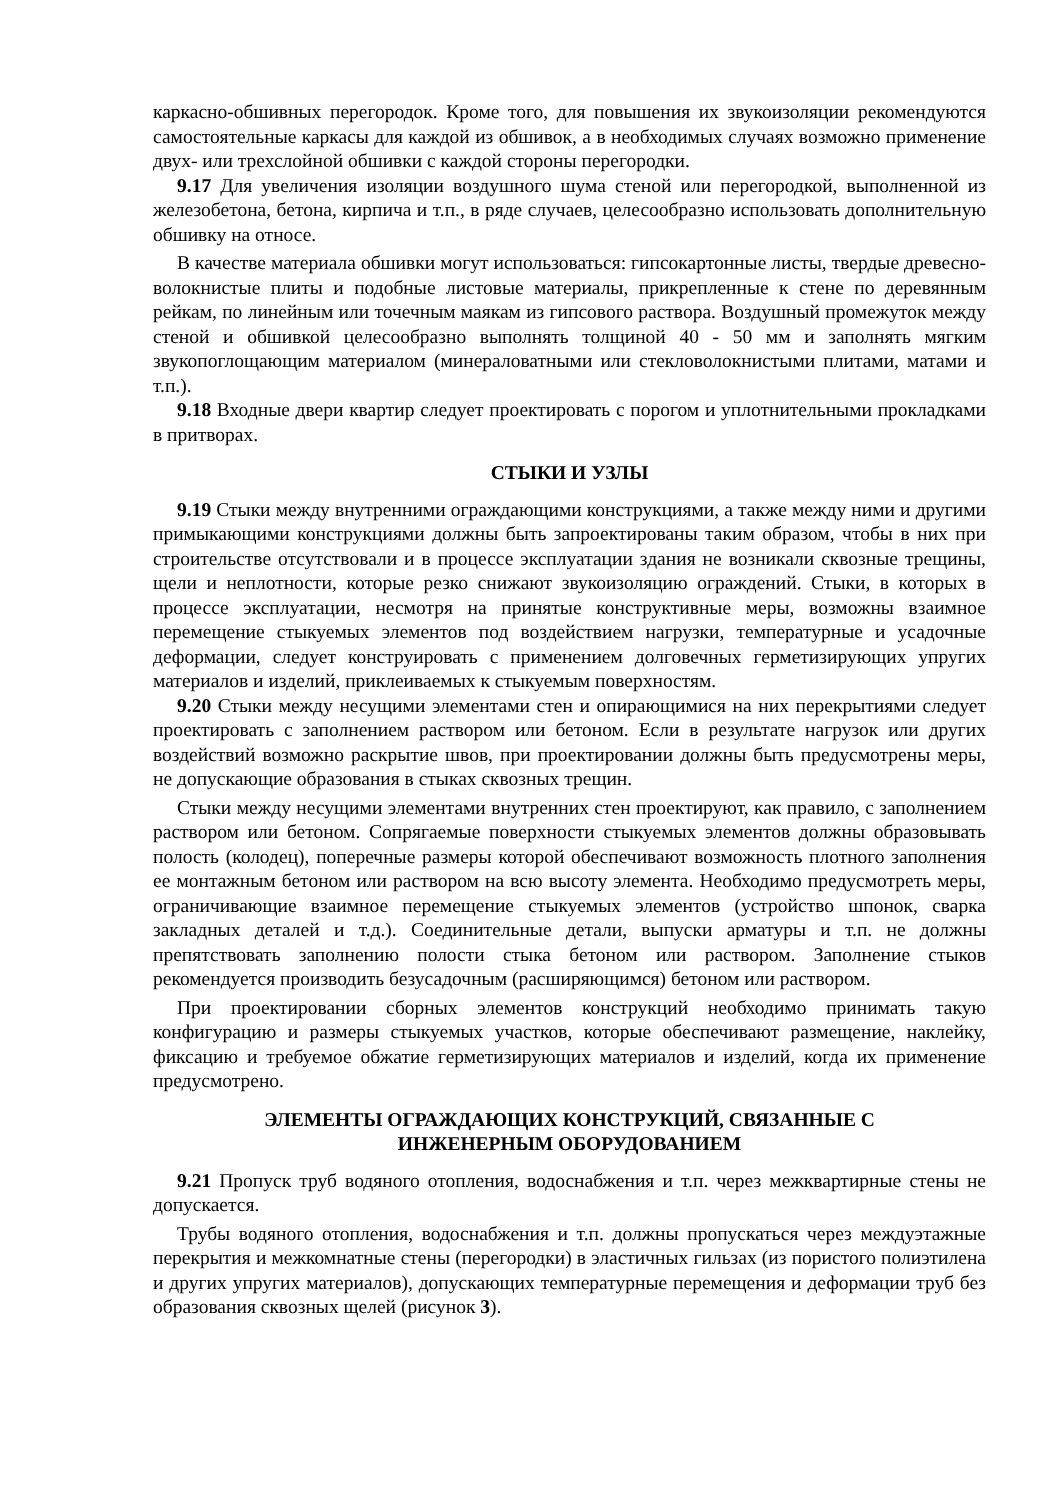каркасно-обшивных перегородок. Кроме того, для повышения их звукоизоляции рекомендуются самостоятельные каркасы для каждой из обшивок, а в необходимых случаях возможно применение двух- или трехслойной обшивки с каждой стороны перегородки.
9.17 Для увеличения изоляции воздушного шума стеной или перегородкой, выполненной из железобетона, бетона, кирпича и т.п., в ряде случаев, целесообразно использовать дополнительную обшивку на относе.
В качестве материала обшивки могут использоваться: гипсокартонные листы, твердые древесно-волокнистые плиты и подобные листовые материалы, прикрепленные к стене по деревянным рейкам, по линейным или точечным маякам из гипсового раствора. Воздушный промежуток между стеной и обшивкой целесообразно выполнять толщиной 40 - 50 мм и заполнять мягким звукопоглощающим материалом (минераловатными или стекловолокнистыми плитами, матами и т.п.).
9.18 Входные двери квартир следует проектировать с порогом и уплотнительными прокладками в притворах.
СТЫКИ И УЗЛЫ
9.19 Стыки между внутренними ограждающими конструкциями, а также между ними и другими примыкающими конструкциями должны быть запроектированы таким образом, чтобы в них при строительстве отсутствовали и в процессе эксплуатации здания не возникали сквозные трещины, щели и неплотности, которые резко снижают звукоизоляцию ограждений. Стыки, в которых в процессе эксплуатации, несмотря на принятые конструктивные меры, возможны взаимное перемещение стыкуемых элементов под воздействием нагрузки, температурные и усадочные деформации, следует конструировать с применением долговечных герметизирующих упругих материалов и изделий, приклеиваемых к стыкуемым поверхностям.
9.20 Стыки между несущими элементами стен и опирающимися на них перекрытиями следует проектировать с заполнением раствором или бетоном. Если в результате нагрузок или других воздействий возможно раскрытие швов, при проектировании должны быть предусмотрены меры, не допускающие образования в стыках сквозных трещин.
Стыки между несущими элементами внутренних стен проектируют, как правило, с заполнением раствором или бетоном. Сопрягаемые поверхности стыкуемых элементов должны образовывать полость (колодец), поперечные размеры которой обеспечивают возможность плотного заполнения ее монтажным бетоном или раствором на всю высоту элемента. Необходимо предусмотреть меры, ограничивающие взаимное перемещение стыкуемых элементов (устройство шпонок, сварка закладных деталей и т.д.). Соединительные детали, выпуски арматуры и т.п. не должны препятствовать заполнению полости стыка бетоном или раствором. Заполнение стыков рекомендуется производить безусадочным (расширяющимся) бетоном или раствором.
При проектировании сборных элементов конструкций необходимо принимать такую конфигурацию и размеры стыкуемых участков, которые обеспечивают размещение, наклейку, фиксацию и требуемое обжатие герметизирующих материалов и изделий, когда их применение предусмотрено.
ЭЛЕМЕНТЫ ОГРАЖДАЮЩИХ КОНСТРУКЦИЙ, СВЯЗАННЫЕ С
ИНЖЕНЕРНЫМ ОБОРУДОВАНИЕМ
9.21 Пропуск труб водяного отопления, водоснабжения и т.п. через межквартирные стены не допускается.
Трубы водяного отопления, водоснабжения и т.п. должны пропускаться через междуэтажные перекрытия и межкомнатные стены (перегородки) в эластичных гильзах (из пористого полиэтилена и других упругих материалов), допускающих температурные перемещения и деформации труб без образования сквозных щелей (рисунок 3).